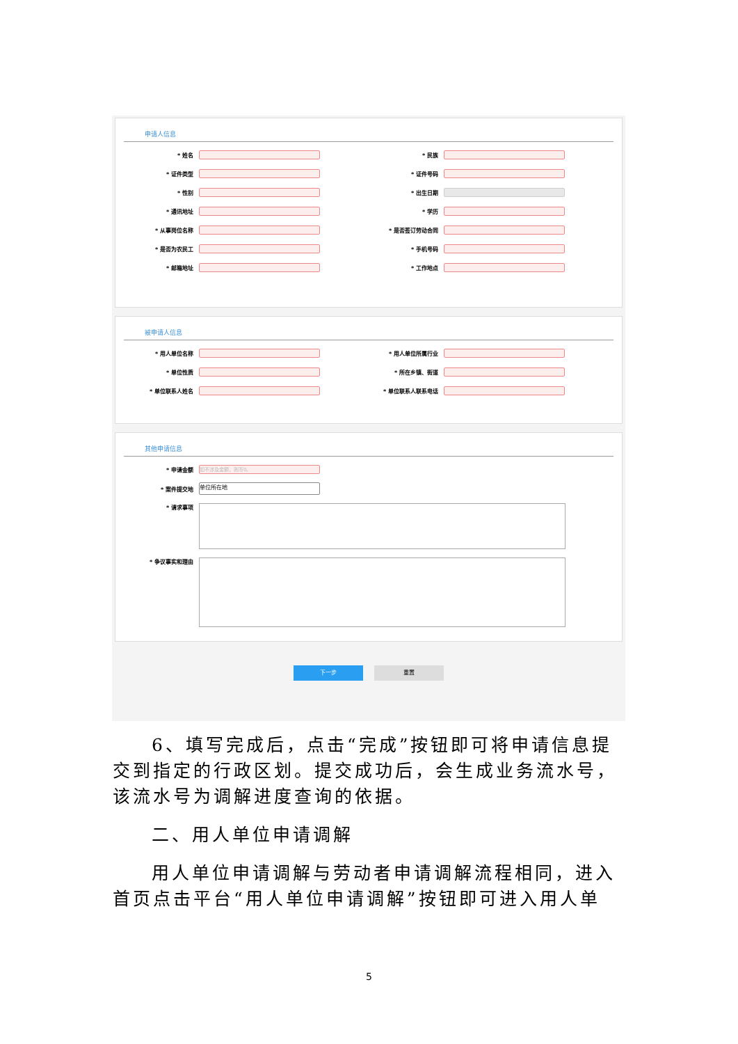申请人信息
* 姓名
* 民族
* 证件类型
* 证件号码
* 性别
* 出生日期
* 通讯地址
* 学历
* 从事岗位名称
* 是否签订劳动合同
* 是否为农民工
* 手机号码
* 邮箱地址
* 工作地点
被申请人信息
* 用人单位名称
* 用人单位所属行业
* 单位性质
* 所在乡镇、街道
* 单位联系人姓名
* 单位联系人联系电话
其他申请信息
* 申请金额
如不涉及金额，则写0。
* 案件提交地
单位所在地
* 请求事项
* 争议事实和理由
下一步 重置
6、填写完成后，点击“完成”按钮即可将申请信息提交到指定的行政区划。提交成功后，会生成业务流水号，该流水号为调解进度查询的依据。
二、用人单位申请调解
用人单位申请调解与劳动者申请调解流程相同，进入首页点击平台“用人单位申请调解”按钮即可进入用人单
5